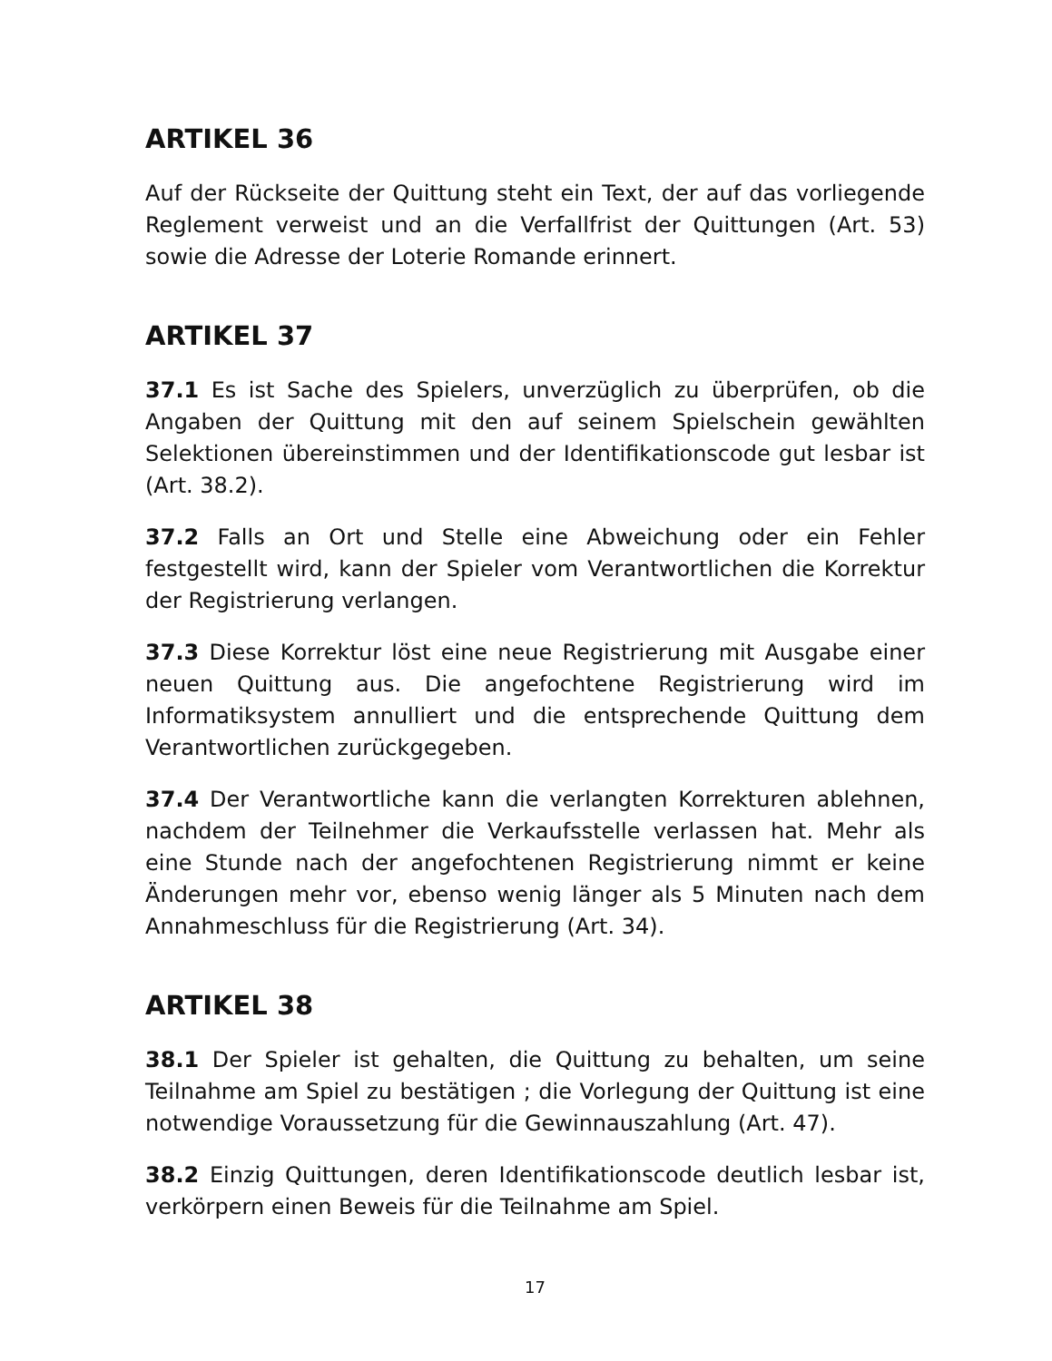ARTIKEL 36
Auf der Rückseite der Quittung steht ein Text, der auf das vorliegende Reglement verweist und an die Verfallfrist der Quittungen (Art. 53) sowie die Adresse der Loterie Romande erinnert.
ARTIKEL 37
37.1 Es ist Sache des Spielers, unverzüglich zu überprüfen, ob die Angaben der Quittung mit den auf seinem Spielschein gewählten Selektionen übereinstimmen und der Identifikationscode gut lesbar ist (Art. 38.2).
37.2 Falls an Ort und Stelle eine Abweichung oder ein Fehler festgestellt wird, kann der Spieler vom Verantwortlichen die Korrektur der Registrierung verlangen.
37.3 Diese Korrektur löst eine neue Registrierung mit Ausgabe einer neuen Quittung aus. Die angefochtene Registrierung wird im Informatiksystem annulliert und die entsprechende Quittung dem Verantwortlichen zurückgegeben.
37.4 Der Verantwortliche kann die verlangten Korrekturen ablehnen, nachdem der Teilnehmer die Verkaufsstelle verlassen hat. Mehr als eine Stunde nach der angefochtenen Registrierung nimmt er keine Änderungen mehr vor, ebenso wenig länger als 5 Minuten nach dem Annahmeschluss für die Registrierung (Art. 34).
ARTIKEL 38
38.1 Der Spieler ist gehalten, die Quittung zu behalten, um seine Teilnahme am Spiel zu bestätigen ; die Vorlegung der Quittung ist eine notwendige Voraussetzung für die Gewinnauszahlung (Art. 47).
38.2 Einzig Quittungen, deren Identifikationscode deutlich lesbar ist, verkörpern einen Beweis für die Teilnahme am Spiel.
17